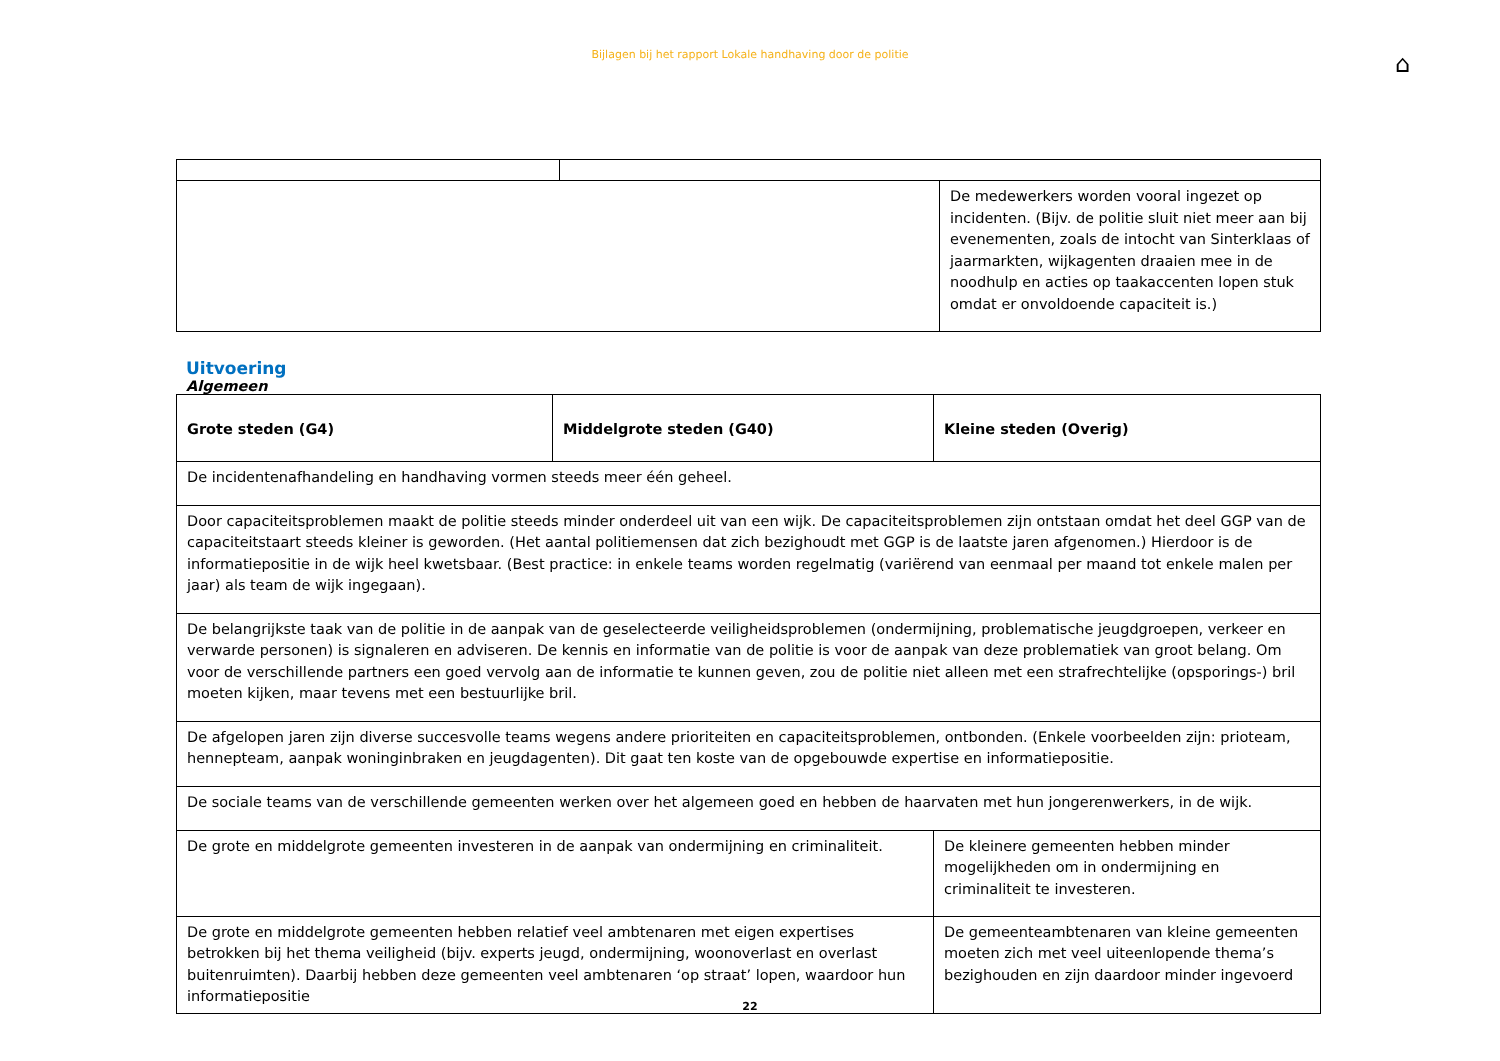Bijlagen bij het rapport Lokale handhaving door de politie
⌂
| | | De medewerkers worden vooral ingezet op incidenten. (Bijv. de politie sluit niet meer aan bij evenementen, zoals de intocht van Sinterklaas of jaarmarkten, wijkagenten draaien mee in de noodhulp en acties op taakaccenten lopen stuk omdat er onvoldoende capaciteit is.) |
Uitvoering
Algemeen
| Grote steden (G4) | Middelgrote steden (G40) | Kleine steden (Overig) |
| --- | --- | --- |
| De incidentenafhandeling en handhaving vormen steeds meer één geheel. | | |
| Door capaciteitsproblemen maakt de politie steeds minder onderdeel uit van een wijk. De capaciteitsproblemen zijn ontstaan omdat het deel GGP van de capaciteitstaart steeds kleiner is geworden. (Het aantal politiemensen dat zich bezighoudt met GGP is de laatste jaren afgenomen.) Hierdoor is de informatiepositie in de wijk heel kwetsbaar. (Best practice: in enkele teams worden regelmatig (variërend van eenmaal per maand tot enkele malen per jaar) als team de wijk ingegaan). | | |
| De belangrijkste taak van de politie in de aanpak van de geselecteerde veiligheidsproblemen (ondermijning, problematische jeugdgroepen, verkeer en verwarde personen) is signaleren en adviseren. De kennis en informatie van de politie is voor de aanpak van deze problematiek van groot belang. Om voor de verschillende partners een goed vervolg aan de informatie te kunnen geven, zou de politie niet alleen met een strafrechtelijke (opsporings-) bril moeten kijken, maar tevens met een bestuurlijke bril. | | |
| De afgelopen jaren zijn diverse succesvolle teams wegens andere prioriteiten en capaciteitsproblemen, ontbonden. (Enkele voorbeelden zijn: prioteam, hennepteam, aanpak woninginbraken en jeugdagenten). Dit gaat ten koste van de opgebouwde expertise en informatiepositie. | | |
| De sociale teams van de verschillende gemeenten werken over het algemeen goed en hebben de haarvaten met hun jongerenwerkers, in de wijk. | | |
| De grote en middelgrote gemeenten investeren in de aanpak van ondermijning en criminaliteit. | | De kleinere gemeenten hebben minder mogelijkheden om in ondermijning en criminaliteit te investeren. |
| De grote en middelgrote gemeenten hebben relatief veel ambtenaren met eigen expertises betrokken bij het thema veiligheid (bijv. experts jeugd, ondermijning, woonoverlast en overlast buitenruimten). Daarbij hebben deze gemeenten veel ambtenaren ‘op straat’ lopen, waardoor hun informatiepositie | | De gemeenteambtenaren van kleine gemeenten moeten zich met veel uiteenlopende thema’s bezighouden en zijn daardoor minder ingevoerd |
22